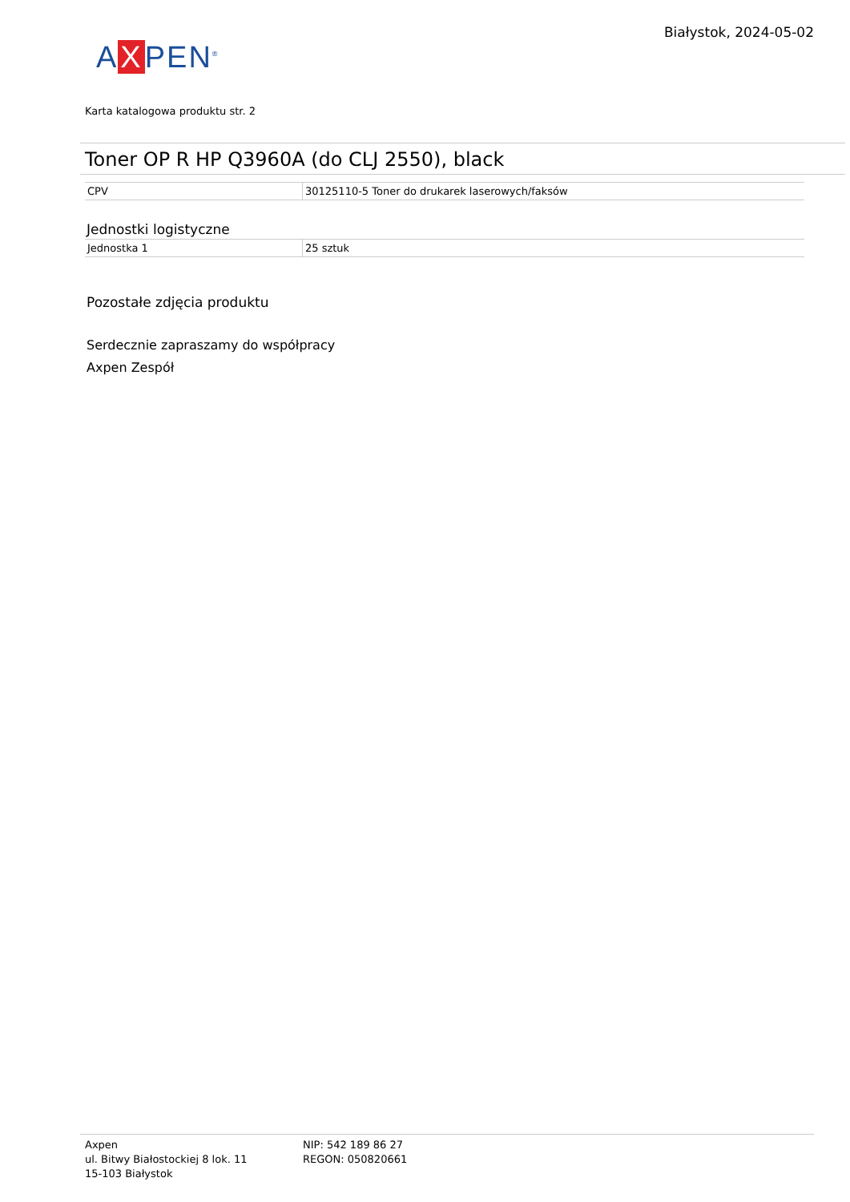A X PEN<sup>®</sup>
Białystok, 2024-05-02
Karta katalogowa produktu str. 2
Toner OP R HP Q3960A (do CLJ 2550), black
| CPV | 30125110-5 Toner do drukarek laserowych/faksów |
Jednostki logistyczne
| Jednostka 1 | 25 sztuk |
Pozostałe zdjęcia produktu
Serdecznie zapraszamy do współpracy
Axpen Zespół
Axpen
ul. Bitwy Białostockiej 8 lok. 11
15-103 Białystok
NIP: 542 189 86 27
REGON: 050820661